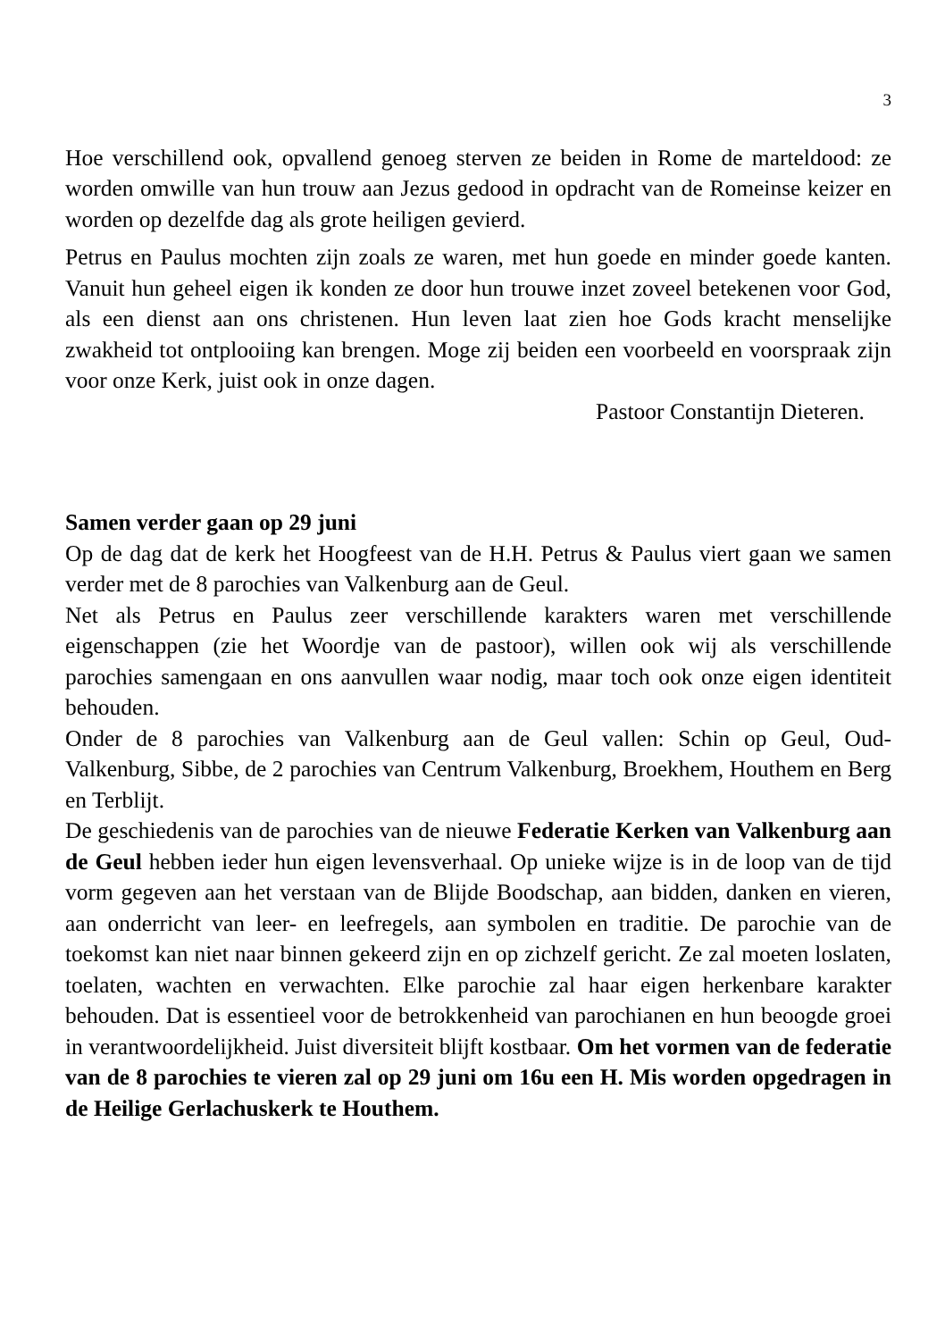3
Hoe verschillend ook, opvallend genoeg sterven ze beiden in Rome de marteldood: ze worden omwille van hun trouw aan Jezus gedood in opdracht van de Romeinse keizer en worden op dezelfde dag als grote heiligen gevierd.
Petrus en Paulus mochten zijn zoals ze waren, met hun goede en minder goede kanten. Vanuit hun geheel eigen ik konden ze door hun trouwe inzet zoveel betekenen voor God, als een dienst aan ons christenen. Hun leven laat zien hoe Gods kracht menselijke zwakheid tot ontplooiing kan brengen. Moge zij beiden een voorbeeld en voorspraak zijn voor onze Kerk, juist ook in onze dagen.
Pastoor Constantijn Dieteren.
Samen verder gaan op 29 juni
Op de dag dat de kerk het Hoogfeest van de H.H. Petrus & Paulus viert gaan we samen verder met de 8 parochies van Valkenburg aan de Geul.
Net als Petrus en Paulus zeer verschillende karakters waren met verschillende eigenschappen (zie het Woordje van de pastoor), willen ook wij als verschillende parochies samengaan en ons aanvullen waar nodig, maar toch ook onze eigen identiteit behouden.
Onder de 8 parochies van Valkenburg aan de Geul vallen: Schin op Geul, Oud-Valkenburg, Sibbe, de 2 parochies van Centrum Valkenburg, Broekhem, Houthem en Berg en Terblijt.
De geschiedenis van de parochies van de nieuwe Federatie Kerken van Valkenburg aan de Geul hebben ieder hun eigen levensverhaal. Op unieke wijze is in de loop van de tijd vorm gegeven aan het verstaan van de Blijde Boodschap, aan bidden, danken en vieren, aan onderricht van leer- en leefregels, aan symbolen en traditie. De parochie van de toekomst kan niet naar binnen gekeerd zijn en op zichzelf gericht. Ze zal moeten loslaten, toelaten, wachten en verwachten. Elke parochie zal haar eigen herkenbare karakter behouden. Dat is essentieel voor de betrokkenheid van parochianen en hun beoogde groei in verantwoordelijkheid. Juist diversiteit blijft kostbaar. Om het vormen van de federatie van de 8 parochies te vieren zal op 29 juni om 16u een H. Mis worden opgedragen in de Heilige Gerlachuskerk te Houthem.